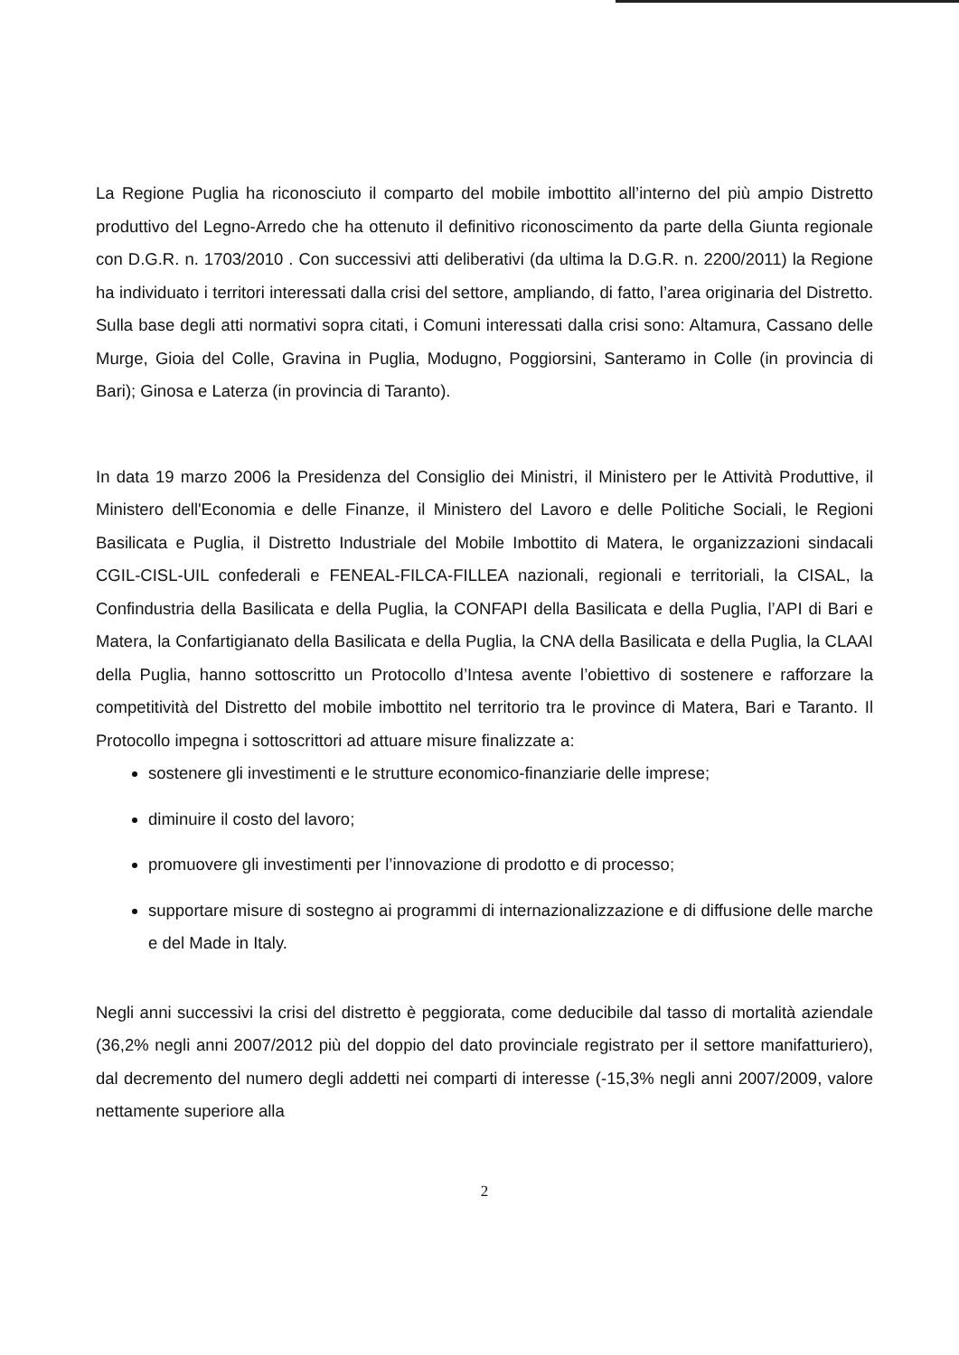La Regione Puglia ha riconosciuto il comparto del mobile imbottito all’interno del più ampio Distretto produttivo del Legno-Arredo che ha ottenuto il definitivo riconoscimento da parte della Giunta regionale con D.G.R. n. 1703/2010 . Con successivi atti deliberativi (da ultima la D.G.R. n. 2200/2011) la Regione ha individuato i territori interessati dalla crisi del settore, ampliando, di fatto, l’area originaria del Distretto. Sulla base degli atti normativi sopra citati, i Comuni interessati dalla crisi sono: Altamura, Cassano delle Murge, Gioia del Colle, Gravina in Puglia, Modugno, Poggiorsini, Santeramo in Colle (in provincia di Bari); Ginosa e Laterza (in provincia di Taranto).
In data 19 marzo 2006 la Presidenza del Consiglio dei Ministri, il Ministero per le Attività Produttive, il Ministero dell'Economia e delle Finanze, il Ministero del Lavoro e delle Politiche Sociali, le Regioni Basilicata e Puglia, il Distretto Industriale del Mobile Imbottito di Matera, le organizzazioni sindacali CGIL-CISL-UIL confederali e FENEAL-FILCA-FILLEA nazionali, regionali e territoriali, la CISAL, la Confindustria della Basilicata e della Puglia, la CONFAPI della Basilicata e della Puglia, l’API di Bari e Matera, la Confartigianato della Basilicata e della Puglia, la CNA della Basilicata e della Puglia, la CLAAI della Puglia, hanno sottoscritto un Protocollo d’Intesa avente l’obiettivo di sostenere e rafforzare la competitività del Distretto del mobile imbottito nel territorio tra le province di Matera, Bari e Taranto. Il Protocollo impegna i sottoscrittori ad attuare misure finalizzate a:
sostenere gli investimenti e le strutture economico-finanziarie delle imprese;
diminuire il costo del lavoro;
promuovere gli investimenti per l’innovazione di prodotto e di processo;
supportare misure di sostegno ai programmi di internazionalizzazione e di diffusione delle marche e del Made in Italy.
Negli anni successivi la crisi del distretto è peggiorata, come deducibile dal tasso di mortalità aziendale (36,2% negli anni 2007/2012 più del doppio del dato provinciale registrato per il settore manifatturiero), dal decremento del numero degli addetti nei comparti di interesse (-15,3% negli anni 2007/2009, valore nettamente superiore alla
2